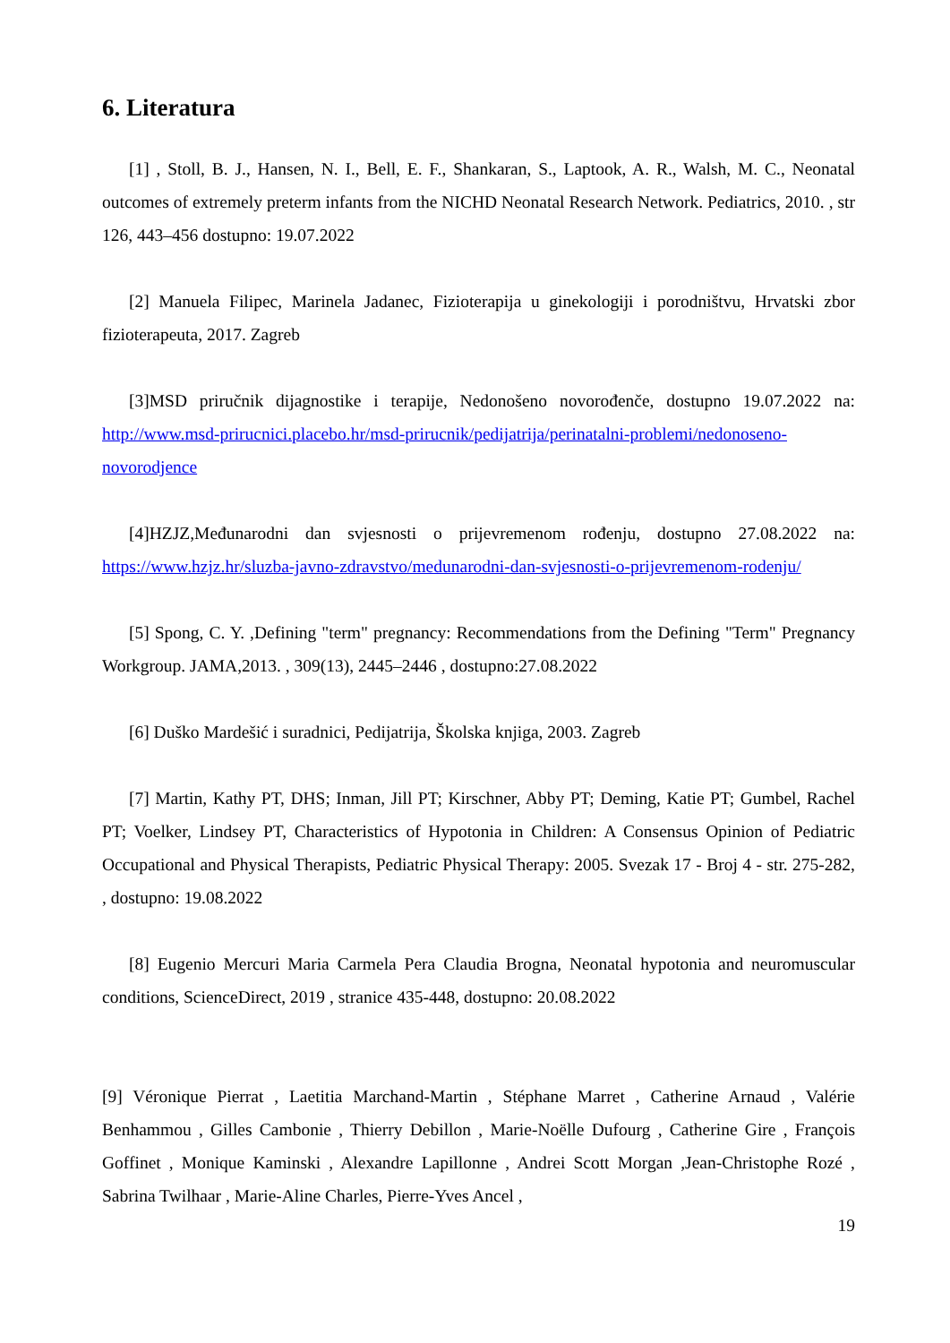6. Literatura
[1] , Stoll, B. J., Hansen, N. I., Bell, E. F., Shankaran, S., Laptook, A. R., Walsh, M. C., Neonatal outcomes of extremely preterm infants from the NICHD Neonatal Research Network. Pediatrics, 2010. , str 126, 443–456 dostupno: 19.07.2022
[2] Manuela Filipec, Marinela Jadanec, Fizioterapija u ginekologiji i porodništvu, Hrvatski zbor fizioterapeuta, 2017. Zagreb
[3]MSD priručnik dijagnostike i terapije, Nedonošeno novorođenče, dostupno 19.07.2022 na: http://www.msd-prirucnici.placebo.hr/msd-prirucnik/pedijatrija/perinatalni-problemi/nedonoseno-novorodjence
[4]HZJZ,Međunarodni dan svjesnosti o prijevremenom rođenju, dostupno 27.08.2022 na: https://www.hzjz.hr/sluzba-javno-zdravstvo/medunarodni-dan-svjesnosti-o-prijevremenom-rodenju/
[5] Spong, C. Y. ,Defining "term" pregnancy: Recommendations from the Defining "Term" Pregnancy Workgroup. JAMA,2013. , 309(13), 2445–2446 , dostupno:27.08.2022
[6] Duško Mardešić i suradnici, Pedijatrija, Školska knjiga, 2003. Zagreb
[7] Martin, Kathy PT, DHS; Inman, Jill PT; Kirschner, Abby PT; Deming, Katie PT; Gumbel, Rachel PT; Voelker, Lindsey PT, Characteristics of Hypotonia in Children: A Consensus Opinion of Pediatric Occupational and Physical Therapists, Pediatric Physical Therapy: 2005. Svezak 17 - Broj 4 - str. 275-282, , dostupno: 19.08.2022
[8] Eugenio Mercuri Maria Carmela Pera Claudia Brogna, Neonatal hypotonia and neuromuscular conditions, ScienceDirect, 2019 , stranice 435-448, dostupno: 20.08.2022
[9] Véronique Pierrat , Laetitia Marchand-Martin , Stéphane Marret , Catherine Arnaud , Valérie Benhammou , Gilles Cambonie , Thierry Debillon , Marie-Noëlle Dufourg , Catherine Gire , François Goffinet , Monique Kaminski , Alexandre Lapillonne , Andrei Scott Morgan ,Jean-Christophe Rozé , Sabrina Twilhaar , Marie-Aline Charles, Pierre-Yves Ancel ,
19